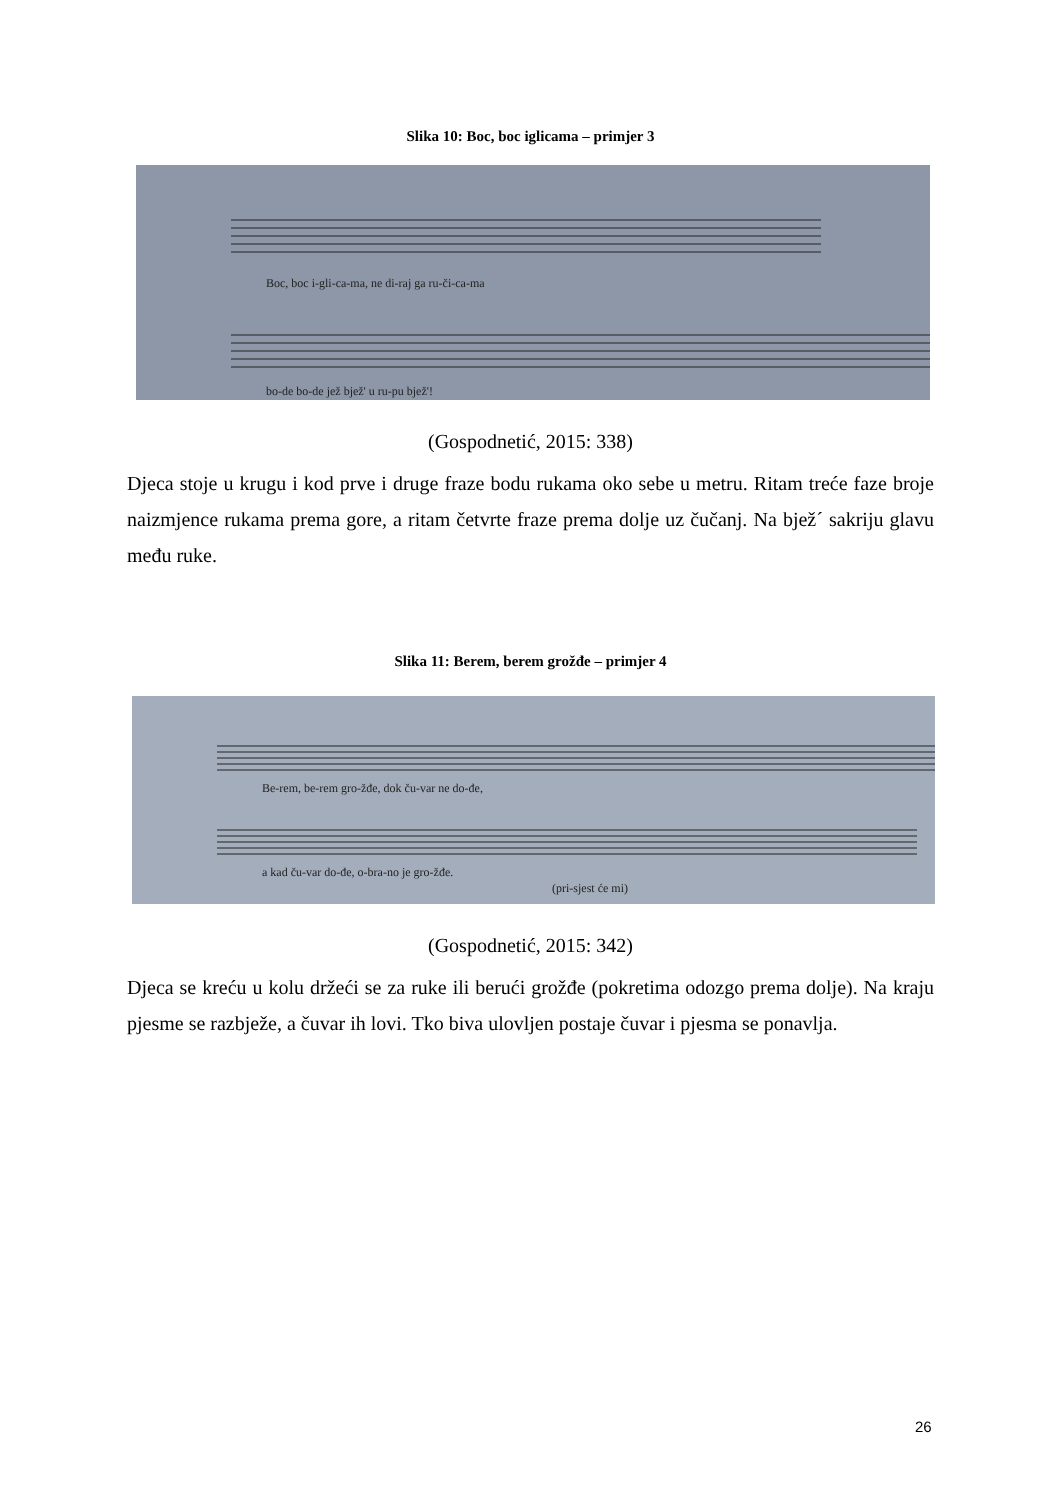Slika 10: Boc, boc iglicama – primjer 3
Boc, boc i-gli-ca-ma, ne di-raj ga ru-či-ca-ma
bo-de bo-de jež bjež' u ru-pu bjež'!
(Gospodnetić, 2015: 338)
Djeca stoje u krugu i kod prve i druge fraze bodu rukama oko sebe u metru. Ritam treće faze broje naizmjence rukama prema gore, a ritam četvrte fraze prema dolje uz čučanj. Na bjež´ sakriju glavu među ruke.
Slika 11: Berem, berem grožđe – primjer 4
Be-rem, be-rem gro-žđe, dok ču-var ne do-đe,
a kad ču-var do-đe, o-bra-no je gro-žđe.
(pri-sjest će mi)
(Gospodnetić, 2015: 342)
Djeca se kreću u kolu držeći se za ruke ili berući grožđe (pokretima odozgo prema dolje). Na kraju pjesme se razbježe, a čuvar ih lovi. Tko biva ulovljen postaje čuvar i pjesma se ponavlja.
26